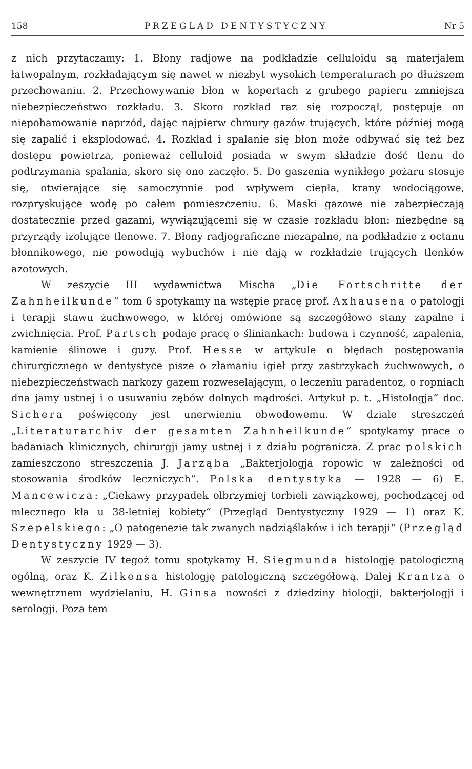158 PRZEGLĄD DENTYSTYCZNY Nr 5
z nich przytaczamy: 1. Błony radjowe na podkładzie celluloidu są materjałem łatwopalnym, rozkładającym się nawet w niezbyt wysokich temperaturach po dłuższem przechowaniu. 2. Przechowywanie błon w kopertach z grubego papieru zmniejsza niebezpieczeństwo rozkładu. 3. Skoro rozkład raz się rozpoczął, postępuje on niepohamowanie naprzód, dając najpierw chmury gazów trujących, które później mogą się zapalić i eksplodować. 4. Rozkład i spalanie się błon może odbywać się też bez dostępu powietrza, ponieważ celluloid posiada w swym składzie dość tlenu do podtrzymania spalania, skoro się ono zaczęło. 5. Do gaszenia wynikłego pożaru stosuje się, otwierające się samoczynnie pod wpływem ciepła, krany wodociągowe, rozpryskujące wodę po całem pomieszczeniu. 6. Maski gazowe nie zabezpieczają dostatecznie przed gazami, wywiązującemi się w czasie rozkładu błon: niezbędne są przyrządy izolujące tlenowe. 7. Błony radjograficzne niezapalne, na podkładzie z octanu błonnikowego, nie powodują wybuchów i nie dają w rozkładzie trujących tlenków azotowych.
W zeszycie III wydawnictwa Mischa „Die Fortschritte der Zahnheilkunde“ tom 6 spotykamy na wstępie pracę prof. Axhausena o patologji i terapji stawu żuchwowego, w której omówione są szczegółowo stany zapalne i zwichnięcia. Prof. Partsch podaje pracę o śliniankach: budowa i czynność, zapalenia, kamienie ślinowe i guzy. Prof. Hesse w artykule o błędach postępowania chirurgicznego w dentystyce pisze o złamaniu igieł przy zastrzykach żuchwowych, o niebezpieczeństwach narkozy gazem rozweselającym, o leczeniu paradentoz, o ropniach dna jamy ustnej i o usuwaniu zębów dolnych mądrości. Artykuł p. t. „Histologja“ doc. Sichera poświęcony jest unerwieniu obwodowemu. W dziale streszczeń „Literaturarchiv der gesamten Zahnheilkunde“ spotykamy prace o badaniach klinicznych, chirurgji jamy ustnej i z działu pogranicza. Z prac polskich zamieszczono streszczenia J. Jarząba „Bakterjologja ropowic w zależności od stosowania środków leczniczych“. Polska dentystyka — 1928 — 6) E. Mancewicza: „Ciekawy przypadek olbrzymiej torbieli zawiązkowej, pochodzącej od mlecznego kła u 38-letniej kobiety“ (Przegląd Dentystyczny 1929 — 1) oraz K. Szepelskiego: „O patogenezie tak zwanych nadziąślaków i ich terapji“ (Przegląd Dentystyczny 1929 — 3).
W zeszycie IV tegoż tomu spotykamy H. Siegmunda histologję patologiczną ogólną, oraz K. Zilkensa histologję patologiczną szczegółową. Dalej Krantza o wewnętrznem wydzielaniu, H. Ginsa nowości z dziedziny biologji, bakterjologji i serologji. Poza tem